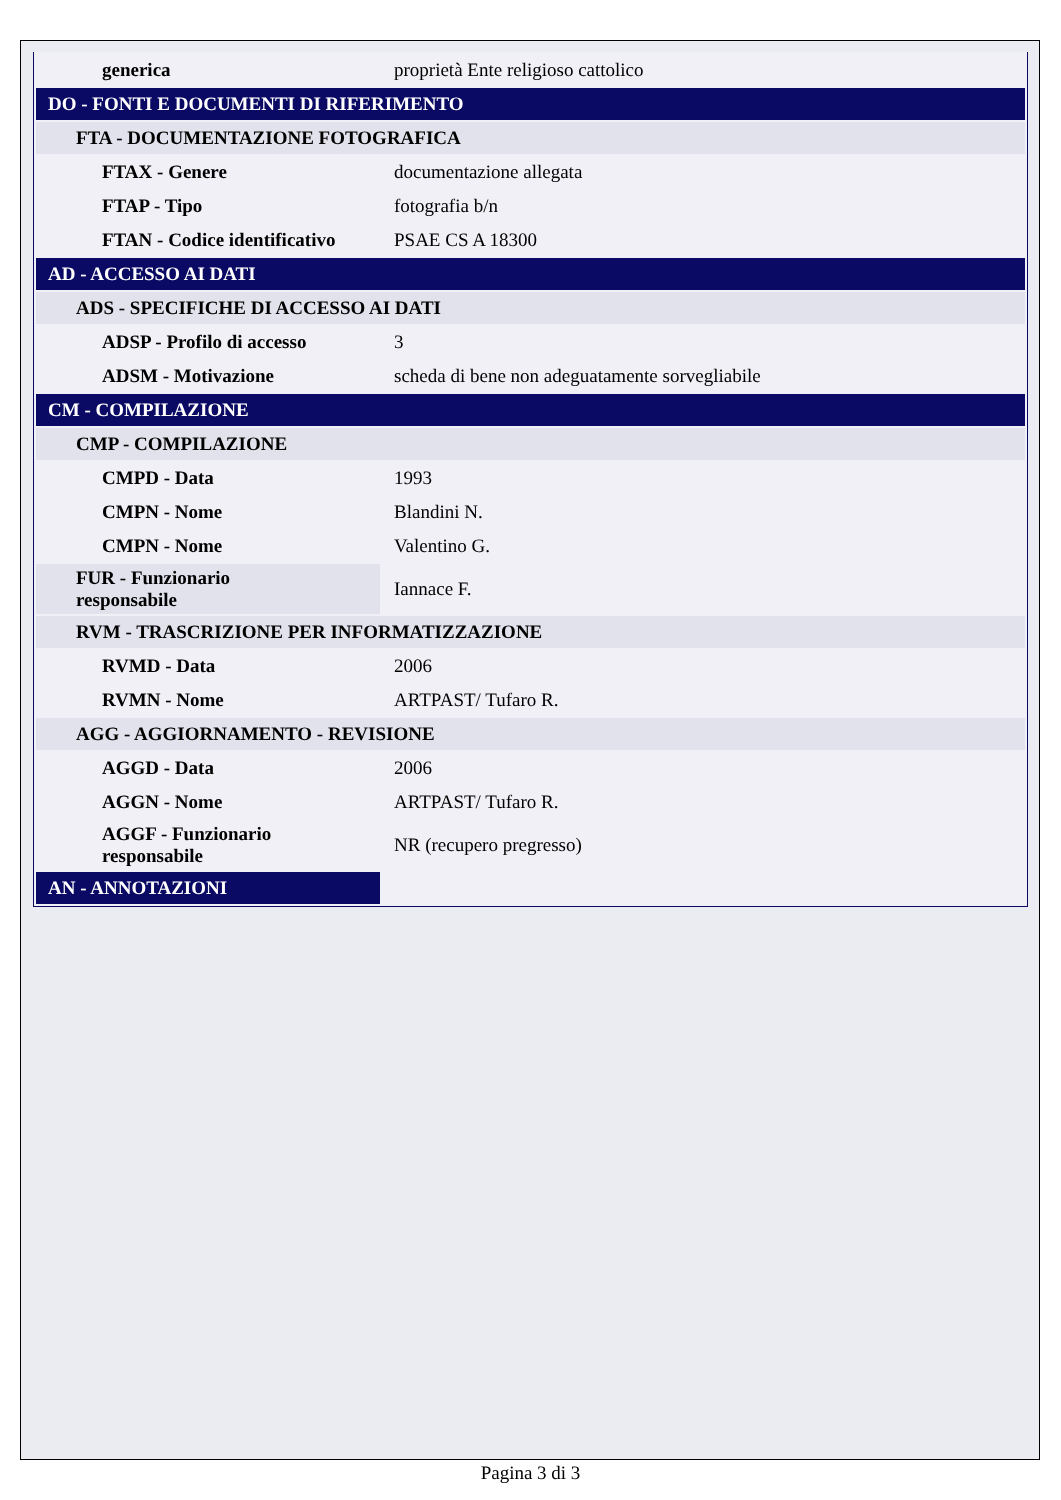| generica | proprietà Ente religioso cattolico |
| DO - FONTI E DOCUMENTI DI RIFERIMENTO | |
| FTA - DOCUMENTAZIONE FOTOGRAFICA | |
| FTAX - Genere | documentazione allegata |
| FTAP - Tipo | fotografia b/n |
| FTAN - Codice identificativo | PSAE CS A 18300 |
| AD - ACCESSO AI DATI | |
| ADS - SPECIFICHE DI ACCESSO AI DATI | |
| ADSP - Profilo di accesso | 3 |
| ADSM - Motivazione | scheda di bene non adeguatamente sorvegliabile |
| CM - COMPILAZIONE | |
| CMP - COMPILAZIONE | |
| CMPD - Data | 1993 |
| CMPN - Nome | Blandini N. |
| CMPN - Nome | Valentino G. |
| FUR - Funzionario responsabile | Iannace F. |
| RVM - TRASCRIZIONE PER INFORMATIZZAZIONE | |
| RVMD - Data | 2006 |
| RVMN - Nome | ARTPAST/ Tufaro R. |
| AGG - AGGIORNAMENTO - REVISIONE | |
| AGGD - Data | 2006 |
| AGGN - Nome | ARTPAST/ Tufaro R. |
| AGGF - Funzionario responsabile | NR (recupero pregresso) |
| AN - ANNOTAZIONI | |
Pagina 3 di 3